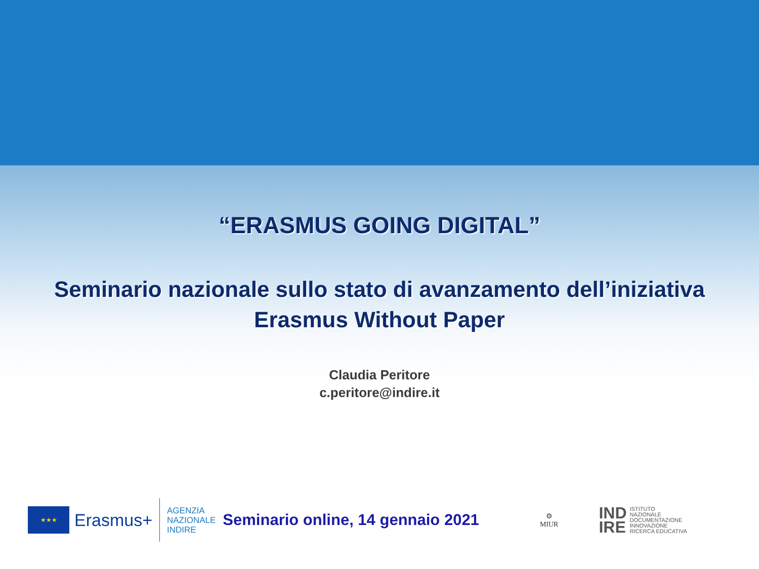“ERASMUS GOING DIGITAL”
Seminario nazionale sullo stato di avanzamento dell’iniziativa
Erasmus Without Paper
Claudia Peritore
c.peritore@indire.it
★★★
Erasmus+
AGENZIA
NAZIONALE
INDIRE
Seminario online, 14 gennaio 2021
⚙
MIUR
IND
IRE ISTITUTO
NAZIONALE
DOCUMENTAZIONE
INNOVAZIONE
RICERCA EDUCATIVA